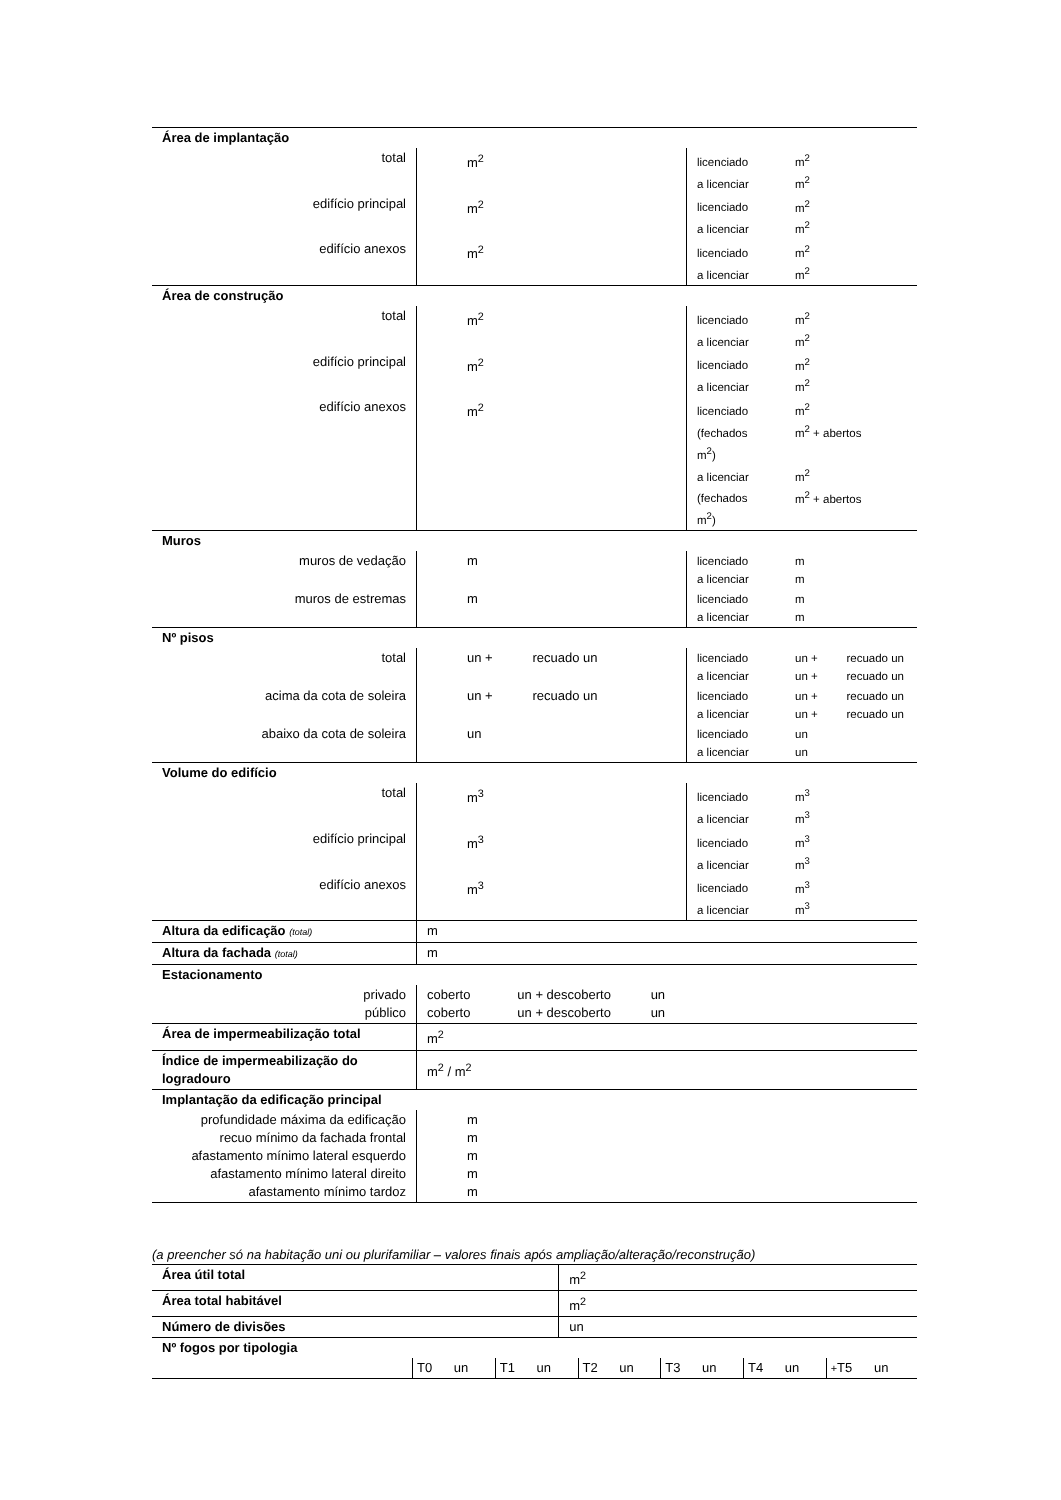| Área de implantação | | |
| total | m<sup>2</sup> | licenciado m<sup>2</sup> a licenciar m<sup>2</sup> |
| edifício principal | m<sup>2</sup> | licenciado m<sup>2</sup> a licenciar m<sup>2</sup> |
| edifício anexos | m<sup>2</sup> | licenciado m<sup>2</sup> a licenciar m<sup>2</sup> |
| Área de construção | | |
| total | m<sup>2</sup> | licenciado m<sup>2</sup> a licenciar m<sup>2</sup> |
| edifício principal | m<sup>2</sup> | licenciado m<sup>2</sup> a licenciar m<sup>2</sup> |
| edifício anexos | m<sup>2</sup> | licenciado m<sup>2</sup> (fechados m<sup>2</sup> + abertos m<sup>2</sup>) a licenciar m<sup>2</sup> (fechados m<sup>2</sup> + abertos m<sup>2</sup>) |
| Muros | | |
| muros de vedação | m | licenciado m a licenciar m |
| muros de estremas | m | licenciado m a licenciar m |
| Nº pisos | | |
| total | un + recuado un | licenciado un + recuado un a licenciar un + recuado un |
| acima da cota de soleira | un + recuado un | licenciado un + recuado un a licenciar un + recuado un |
| abaixo da cota de soleira | un | licenciado un a licenciar un |
| Volume do edifício | | |
| total | m<sup>3</sup> | licenciado m<sup>3</sup> a licenciar m<sup>3</sup> |
| edifício principal | m<sup>3</sup> | licenciado m<sup>3</sup> a licenciar m<sup>3</sup> |
| edifício anexos | m<sup>3</sup> | licenciado m<sup>3</sup> a licenciar m<sup>3</sup> |
| Altura da edificação (total) | m | |
| Altura da fachada (total) | m | |
| Estacionamento | | |
| privado público | coberto un + descoberto un coberto un + descoberto un | |
| Área de impermeabilização total | m<sup>2</sup> | |
| Índice de impermeabilização do logradouro | m<sup>2</sup> / m<sup>2</sup> | |
| Implantação da edificação principal | | |
| profundidade máxima da edificação recuo mínimo da fachada frontal afastamento mínimo lateral esquerdo afastamento mínimo lateral direito afastamento mínimo tardoz | m m m m m | |
(a preencher só na habitação uni ou plurifamiliar – valores finais após ampliação/alteração/reconstrução)
| Área útil total | m<sup>2</sup> |
| Área total habitável | m<sup>2</sup> |
| Número de divisões | un |
| Nº fogos por tipologia | |
| | T0 un | T1 un | T2 un | T3 un | T4 un | + T5 un |